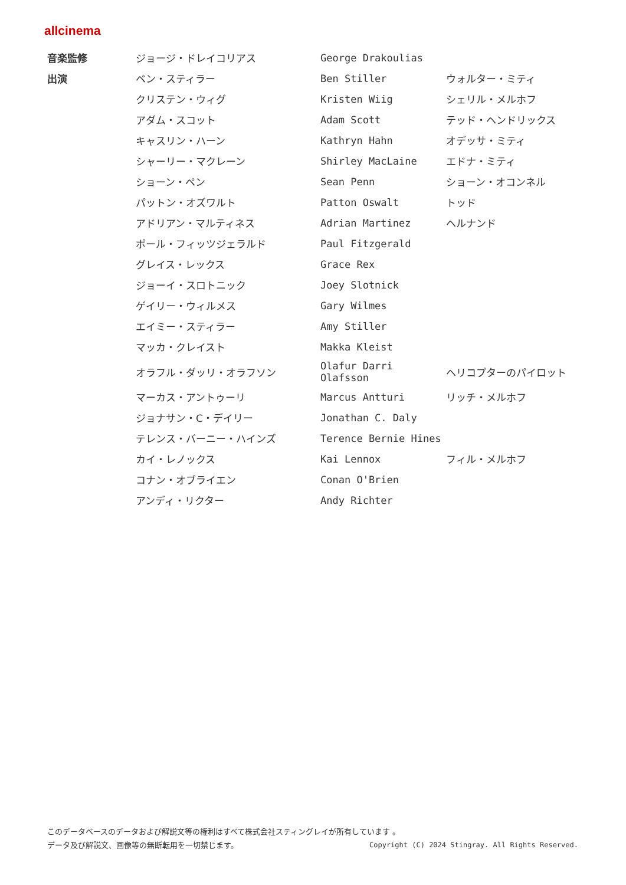allcinema
| 音楽監修 | ジョージ・ドレイコリアス | George Drakoulias | |
| 出演 | ベン・スティラー | Ben Stiller | ウォルター・ミティ |
| | クリステン・ウィグ | Kristen Wiig | シェリル・メルホフ |
| | アダム・スコット | Adam Scott | テッド・ヘンドリックス |
| | キャスリン・ハーン | Kathryn Hahn | オデッサ・ミティ |
| | シャーリー・マクレーン | Shirley MacLaine | エドナ・ミティ |
| | ショーン・ペン | Sean Penn | ショーン・オコンネル |
| | パットン・オズワルト | Patton Oswalt | トッド |
| | アドリアン・マルティネス | Adrian Martinez | ヘルナンド |
| | ポール・フィッツジェラルド | Paul Fitzgerald | |
| | グレイス・レックス | Grace Rex | |
| | ジョーイ・スロトニック | Joey Slotnick | |
| | ゲイリー・ウィルメス | Gary Wilmes | |
| | エイミー・スティラー | Amy Stiller | |
| | マッカ・クレイスト | Makka Kleist | |
| | オラフル・ダッリ・オラフソン | Olafur Darri Olafsson | ヘリコプターのパイロット |
| | マーカス・アントゥーリ | Marcus Antturi | リッチ・メルホフ |
| | ジョナサン・C・デイリー | Jonathan C. Daly | |
| | テレンス・バーニー・ハインズ | Terence Bernie Hines | |
| | カイ・レノックス | Kai Lennox | フィル・メルホフ |
| | コナン・オブライエン | Conan O'Brien | |
| | アンディ・リクター | Andy Richter | |
このデータベースのデータおよび解説文等の権利はすべて株式会社スティングレイが所有しています 。
データ及び解説文、画像等の無断転用を一切禁じます。 Copyright (C) 2024 Stingray. All Rights Reserved.